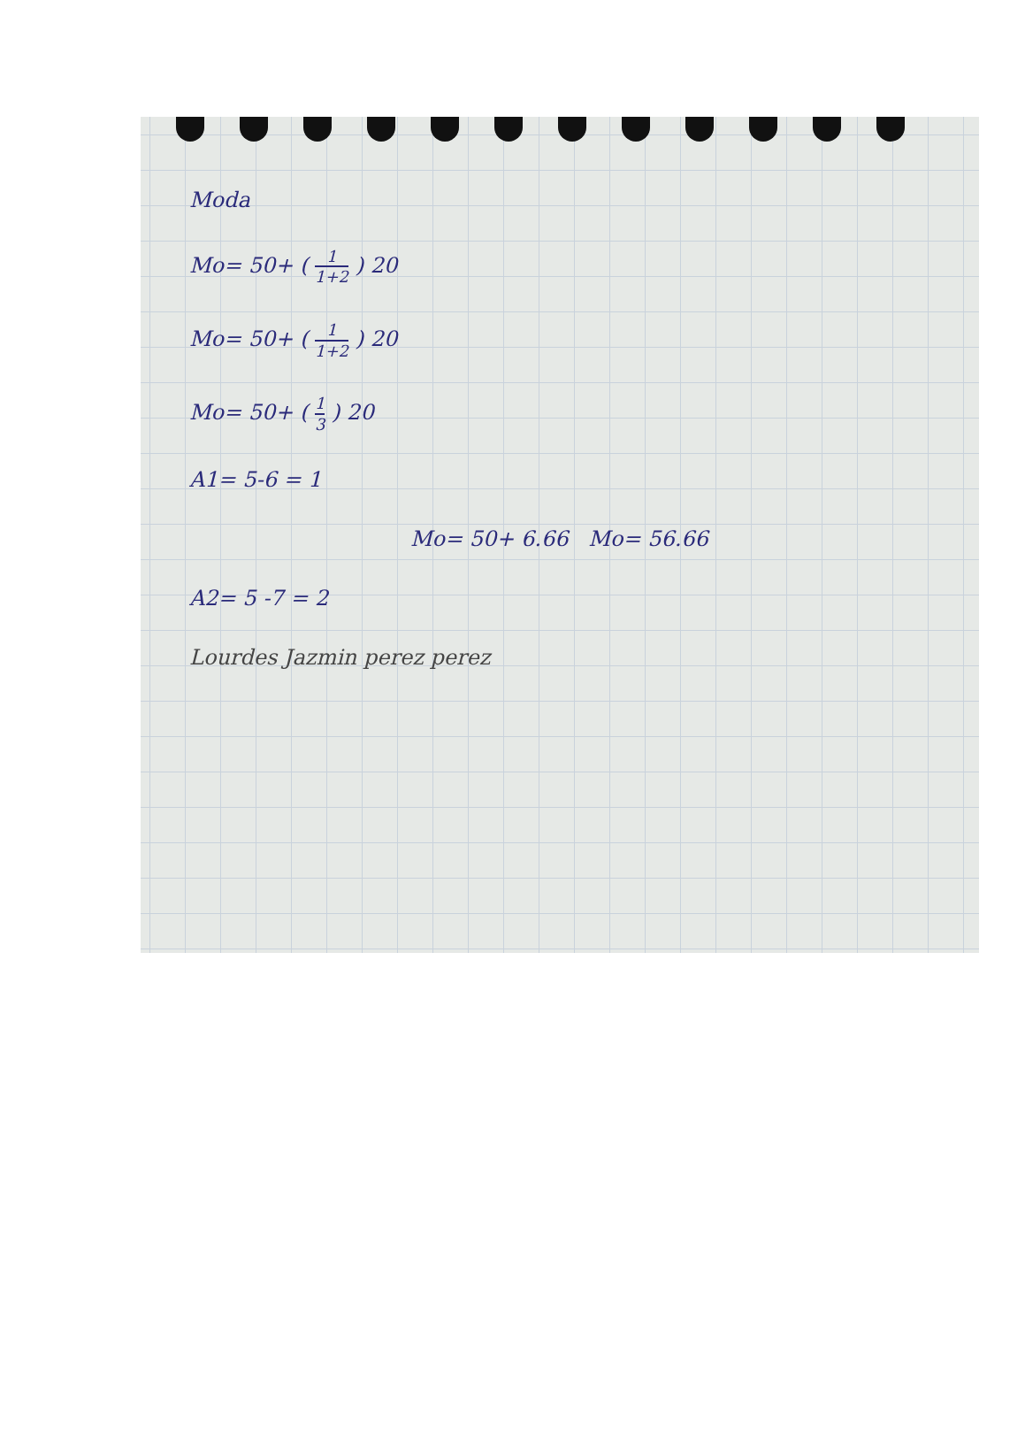Moda
Mo= 50+ ( 1 1+2 ) 20
Mo= 50+ ( 1 1+2 ) 20
Mo= 50+ ( 1 3 ) 20
A1= 5-6 = 1
Mo= 50+ 6.66 Mo= 56.66
A2= 5 -7 = 2
Lourdes Jazmin perez perez